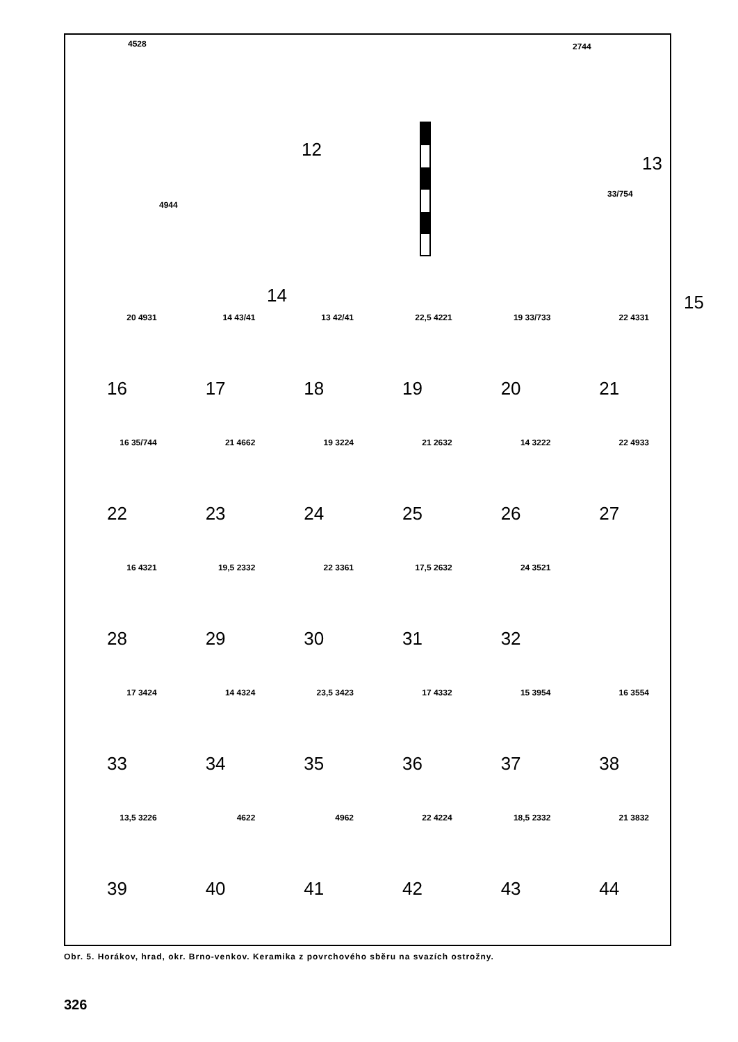4528
12
2744
13
4944
14
33/754
15
20 4931
16
14 43/41
17
13 42/41
18
22,5 4221
19
19 33/733
20
22 4331
21
16 35/744
22
21 4662
23
19 3224
24
21 2632
25
14 3222
26
22 4933
27
16 4321
28
19,5 2332
29
22 3361
30
17,5 2632
31
24 3521
32
17 3424
33
14 4324
34
23,5 3423
35
17 4332
36
15 3954
37
16 3554
38
13,5 3226
39
4622
40
4962
41
22 4224
42
18,5 2332
43
21 3832
44
Obr. 5. Horákov, hrad, okr. Brno-venkov. Keramika z povrchového sběru na svazích ostrožny.
326